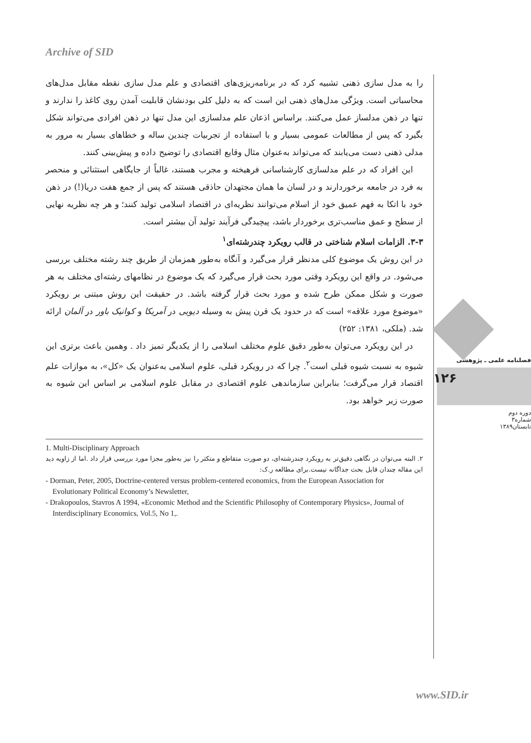Archive of SID
فصلنامه علمی ـ پژوهشی
۱۲۶
دوره دوم
شماره۳
تابستان۱۳۸۹
را به مدل سازی ذهنی تشبیه کرد که در برنامه‌ریزی‌های اقتصادی و علم مدل سازی نقطه مقابل مدل‌های محاسباتی است. ویژگی مدل‌های ذهنی این است که به دلیل کلی بودنشان قابلیت آمدن روی کاغذ را ندارند و تنها در ذهن مدلساز عمل می‌کنند. براساس اذعان علم مدلسازی این مدل تنها در ذهن افرادی می‌تواند شکل بگیرد که پس از مطالعات عمومی بسیار و با استفاده از تجربیات چندین ساله و خطاهای بسیار به مرور به مدلی ذهنی دست می‌یابند که می‌تواند به‌عنوان مثال وقایع اقتصادی را توضیح داده و پیش‌بینی کنند.
این افراد که در علم مدلسازی کارشناسانی فرهیخته و مجرب هستند، غالباً از جایگاهی استثنائی و منحصر به فرد در جامعه برخوردارند و در لسان ما همان مجتهدان حاذقی هستند که پس از جمع هفت دریا(!) در ذهن خود با اتکا به فهم عمیق خود از اسلام می‌توانند نظریه‌ای در اقتصاد اسلامی تولید کنند؛ و هر چه نظریه نهایی از سطح و عمق مناسب‌تری برخوردار باشد، پیچیدگی فرآیند تولید آن بیشتر است.
۳-۳. الزامات اسلام شناختی در قالب رویکرد چندرشته‌ای<sup>۱</sup>
در این روش یک موضوع کلی مدنظر قرار می‌گیرد و آنگاه به‌طور همزمان از طریق چند رشته مختلف بررسی می‌شود. در واقع این رویکرد وقتی مورد بحث قرار می‌گیرد که یک موضوع در نظامهای رشته‌ای مختلف به هر صورت و شکل ممکن طرح شده و مورد بحث قرار گرفته باشد. در حقیقت این روش مبتنی بر رویکرد «موضوع مورد علاقه» است که در حدود یک قرن پیش به وسیله دیویی در آمریکا و کوانیک باور در آلمان ارائه شد. (ملکی، ۱۳۸۱: ۲۵۲)
در این رویکرد می‌توان به‌طور دقیق علوم مختلف اسلامی را از یکدیگر تمیز داد . وهمین باعث برتری این شیوه به نسبت شیوه قبلی است<sup>۲</sup>. چرا که در رویکرد قبلی، علوم اسلامی به‌عنوان یک «کل»، به موازات علم اقتصاد قرار می‌گرفت؛ بنابراین سازماندهی علوم اقتصادی در مقابل علوم اسلامی بر اساس این شیوه به صورت زیر خواهد بود.
1. Multi-Disciplinary Approach
۲. البته می‌توان در نگاهی دقیق‌تر به رویکرد چندرشته‌ای، دو صورت متقاطع و متکثر را نیز به‌طور مجزا مورد بررسی قرار داد .اما از زاویه دید این مقاله چندان قابل بحث جداگانه نیست.برای مطالعه ر.ک:
- Dorman, Peter, 2005, Doctrine-centered versus problem-centered economics, from the European Association for Evolutionary Political Economy’s Newsletter,
- Drakopoulos, Stavros A 1994, «Economic Method and the Scientific Philosophy of Contemporary Physics», Journal of Interdisciplinary Economics, Vol.5, No 1,.
www.SID.ir